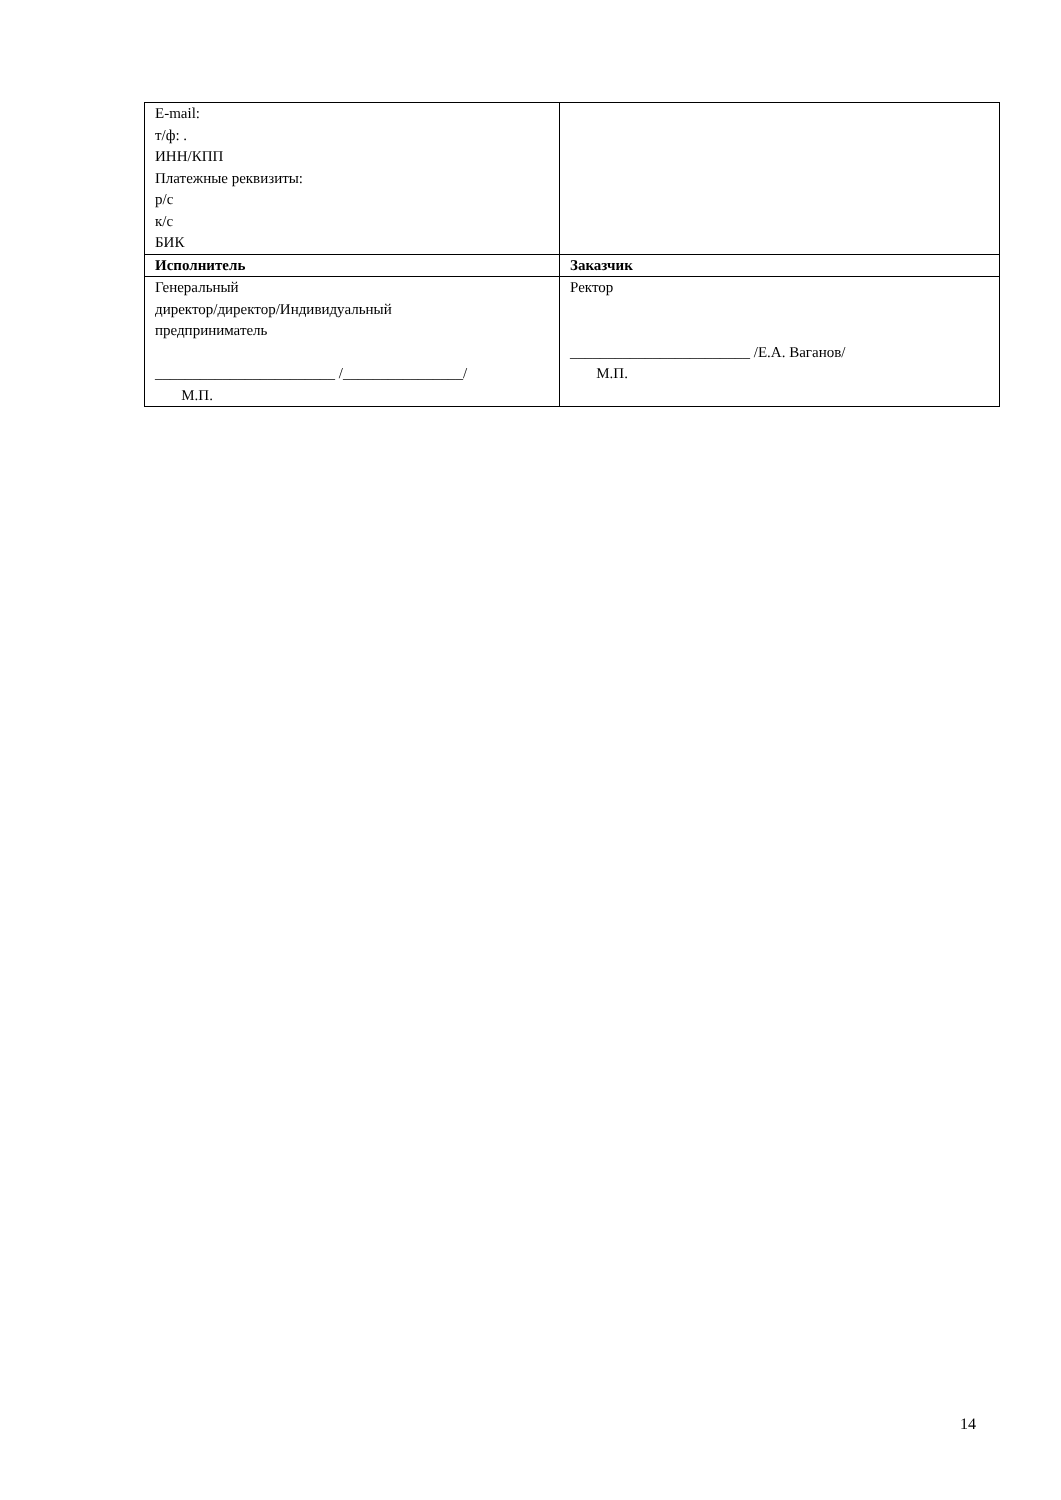| E-mail: т/ф: . ИНН/КПП Платежные реквизиты: р/с к/с БИК | |
| Исполнитель | Заказчик |
| Генеральный директор/директор/Индивидуальный предприниматель ________________________ /________________/ М.П. | Ректор ________________________ /Е.А. Ваганов/ М.П. |
14